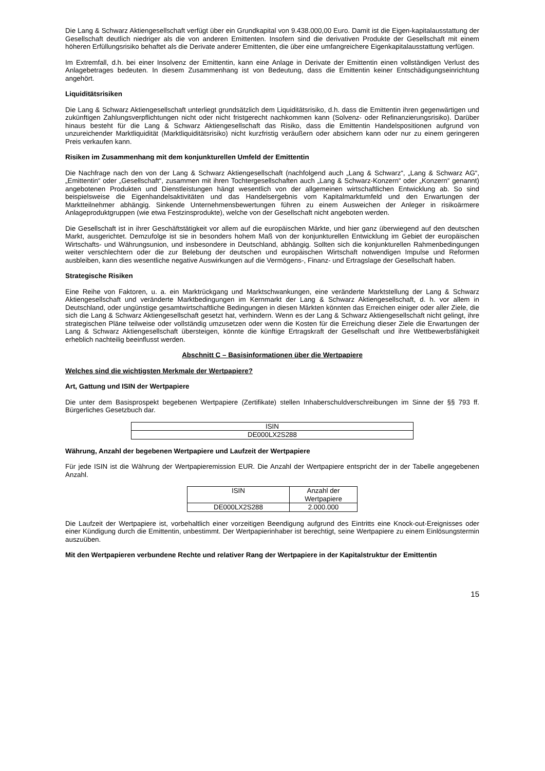Die Lang & Schwarz Aktiengesellschaft verfügt über ein Grundkapital von 9.438.000,00 Euro. Damit ist die Eigen-kapitalausstattung der Gesellschaft deutlich niedriger als die von anderen Emittenten. Insofern sind die derivativen Produkte der Gesellschaft mit einem höheren Erfüllungsrisiko behaftet als die Derivate anderer Emittenten, die über eine umfangreichere Eigenkapitalausstattung verfügen.
Im Extremfall, d.h. bei einer Insolvenz der Emittentin, kann eine Anlage in Derivate der Emittentin einen vollständigen Verlust des Anlagebetrages bedeuten. In diesem Zusammenhang ist von Bedeutung, dass die Emittentin keiner Entschädigungseinrichtung angehört.
Liquiditätsrisiken
Die Lang & Schwarz Aktiengesellschaft unterliegt grundsätzlich dem Liquiditätsrisiko, d.h. dass die Emittentin ihren gegenwärtigen und zukünftigen Zahlungsverpflichtungen nicht oder nicht fristgerecht nachkommen kann (Solvenz- oder Refinanzierungsrisiko). Darüber hinaus besteht für die Lang & Schwarz Aktiengesellschaft das Risiko, dass die Emittentin Handelspositionen aufgrund von unzureichender Marktliquidität (Marktliquiditätsrisiko) nicht kurzfristig veräußern oder absichern kann oder nur zu einem geringeren Preis verkaufen kann.
Risiken im Zusammenhang mit dem konjunkturellen Umfeld der Emittentin
Die Nachfrage nach den von der Lang & Schwarz Aktiengesellschaft (nachfolgend auch „Lang & Schwarz“, „Lang & Schwarz AG“, „Emittentin“ oder „Gesellschaft“, zusammen mit ihren Tochtergesellschaften auch „Lang & Schwarz-Konzern“ oder „Konzern“ genannt) angebotenen Produkten und Dienstleistungen hängt wesentlich von der allgemeinen wirtschaftlichen Entwicklung ab. So sind beispielsweise die Eigenhandelsaktivitäten und das Handelsergebnis vom Kapitalmarktumfeld und den Erwartungen der Marktteilnehmer abhängig. Sinkende Unternehmensbewertungen führen zu einem Ausweichen der Anleger in risikoärmere Anlageproduktgruppen (wie etwa Festzinsprodukte), welche von der Gesellschaft nicht angeboten werden.
Die Gesellschaft ist in ihrer Geschäftstätigkeit vor allem auf die europäischen Märkte, und hier ganz überwiegend auf den deutschen Markt, ausgerichtet. Demzufolge ist sie in besonders hohem Maß von der konjunkturellen Entwicklung im Gebiet der europäischen Wirtschafts- und Währungsunion, und insbesondere in Deutschland, abhängig. Sollten sich die konjunkturellen Rahmenbedingungen weiter verschlechtern oder die zur Belebung der deutschen und europäischen Wirtschaft notwendigen Impulse und Reformen ausbleiben, kann dies wesentliche negative Auswirkungen auf die Vermögens-, Finanz- und Ertragslage der Gesellschaft haben.
Strategische Risiken
Eine Reihe von Faktoren, u. a. ein Marktrückgang und Marktschwankungen, eine veränderte Marktstellung der Lang & Schwarz Aktiengesellschaft und veränderte Marktbedingungen im Kernmarkt der Lang & Schwarz Aktiengesellschaft, d. h. vor allem in Deutschland, oder ungünstige gesamtwirtschaftliche Bedingungen in diesen Märkten könnten das Erreichen einiger oder aller Ziele, die sich die Lang & Schwarz Aktiengesellschaft gesetzt hat, verhindern. Wenn es der Lang & Schwarz Aktiengesellschaft nicht gelingt, ihre strategischen Pläne teilweise oder vollständig umzusetzen oder wenn die Kosten für die Erreichung dieser Ziele die Erwartungen der Lang & Schwarz Aktiengesellschaft übersteigen, könnte die künftige Ertragskraft der Gesellschaft und ihre Wettbewerbsfähigkeit erheblich nachteilig beeinflusst werden.
Abschnitt C – Basisinformationen über die Wertpapiere
Welches sind die wichtigsten Merkmale der Wertpapiere?
Art, Gattung und ISIN der Wertpapiere
Die unter dem Basisprospekt begebenen Wertpapiere (Zertifikate) stellen Inhaberschuldverschreibungen im Sinne der §§ 793 ff. Bürgerliches Gesetzbuch dar.
| ISIN |
| DE000LX2S288 |
Währung, Anzahl der begebenen Wertpapiere und Laufzeit der Wertpapiere
Für jede ISIN ist die Währung der Wertpapieremission EUR. Die Anzahl der Wertpapiere entspricht der in der Tabelle angegebenen Anzahl.
| ISIN | Anzahl der Wertpapiere |
| DE000LX2S288 | 2.000.000 |
Die Laufzeit der Wertpapiere ist, vorbehaltlich einer vorzeitigen Beendigung aufgrund des Eintritts eine Knock-out-Ereignisses oder einer Kündigung durch die Emittentin, unbestimmt. Der Wertpapierinhaber ist berechtigt, seine Wertpapiere zu einem Einlösungstermin auszuüben.
Mit den Wertpapieren verbundene Rechte und relativer Rang der Wertpapiere in der Kapitalstruktur der Emittentin
15